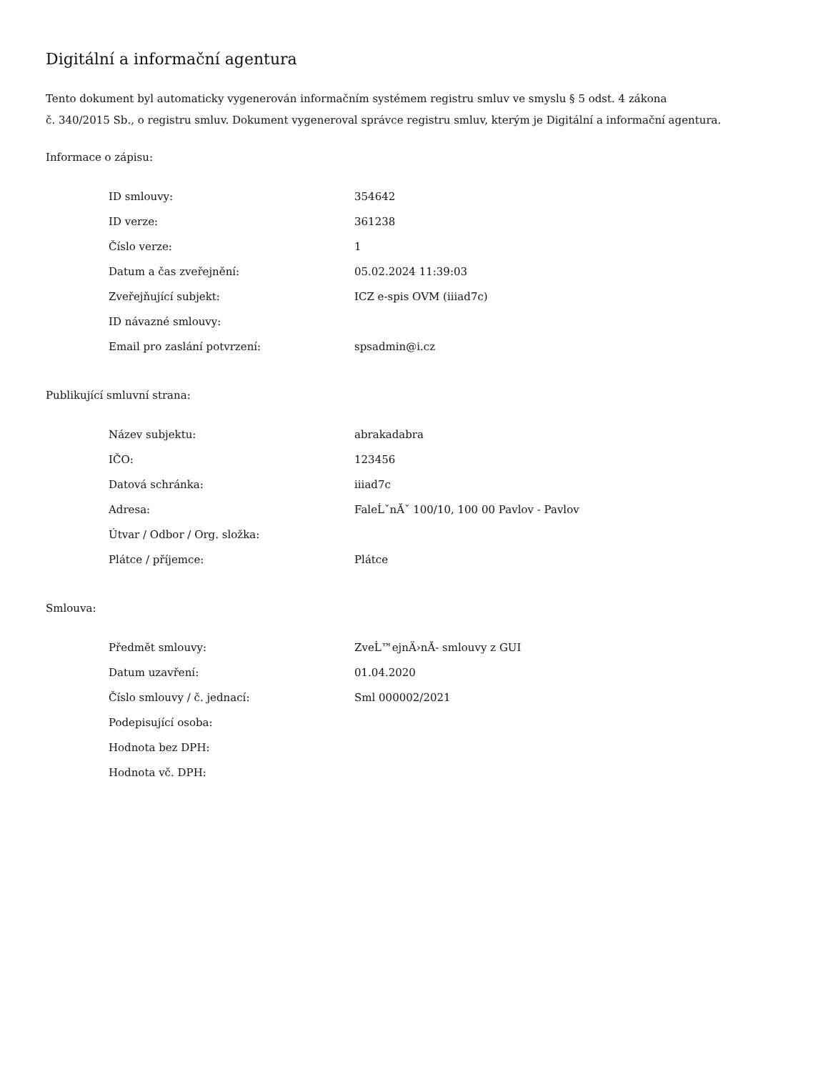Digitální a informační agentura
Tento dokument byl automaticky vygenerován informačním systémem registru smluv ve smyslu § 5 odst. 4 zákona
č. 340/2015 Sb., o registru smluv. Dokument vygeneroval správce registru smluv, kterým je Digitální a informační agentura.
Informace o zápisu:
| ID smlouvy: | 354642 |
| ID verze: | 361238 |
| Číslo verze: | 1 |
| Datum a čas zveřejnění: | 05.02.2024 11:39:03 |
| Zveřejňující subjekt: | ICZ e-spis OVM (iiiad7c) |
| ID návazné smlouvy: | |
| Email pro zaslání potvrzení: | spsadmin@i.cz |
Publikující smluvní strana:
| Název subjektu: | abrakadabra |
| IČO: | 123456 |
| Datová schránka: | iiiad7c |
| Adresa: | FaleĹˇnĂˇ 100/10, 100 00 Pavlov - Pavlov |
| Útvar / Odbor / Org. složka: | |
| Plátce / příjemce: | Plátce |
Smlouva:
| Předmět smlouvy: | ZveĹ™ejnÄ›nĂ- smlouvy z GUI |
| Datum uzavření: | 01.04.2020 |
| Číslo smlouvy / č. jednací: | Sml 000002/2021 |
| Podepisující osoba: | |
| Hodnota bez DPH: | |
| Hodnota vč. DPH: | |